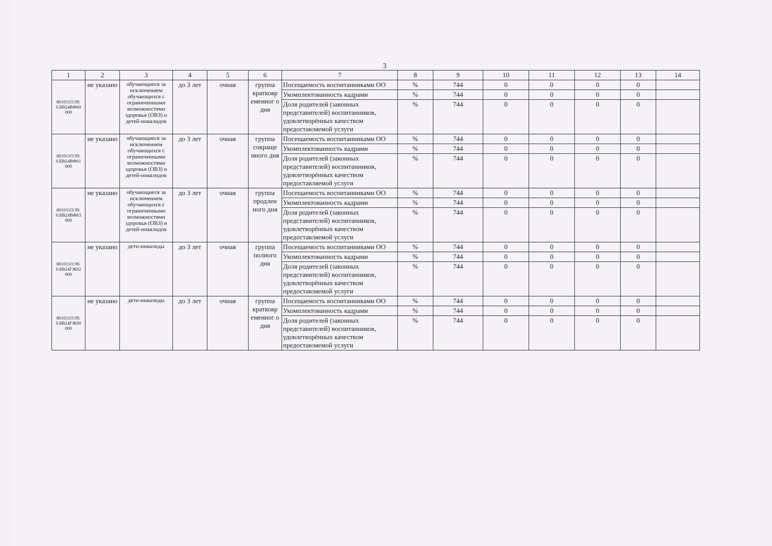3
| 1 | 2 | 3 | 4 | 5 | 6 | 7 | 8 | 9 | 10 | 11 | 12 | 13 | 14 |
| --- | --- | --- | --- | --- | --- | --- | --- | --- | --- | --- | --- | --- | --- |
| 801011О.99. 0.БВ24ВФ60 000 | не указано | обучающиеся за исключением обучающихся с ограниченными возможностями здоровья (ОВЗ) и детей-инвалидов | до 3 лет | очная | группа кратковр еменног о дня | Посещаемость воспитанниками ОО | % | 744 | 0 | 0 | 0 | 0 | |
| | | | | | | Укомплектованность кадрами | % | 744 | 0 | 0 | 0 | 0 | |
| | | | | | | Доля родителей (законных представителей) воспитанников, удовлетворённых качеством предоставляемой услуги | % | 744 | 0 | 0 | 0 | 0 | |
| 801011О.99. 0.БВ24ВФ61 000 | не указано | обучающиеся за исключением обучающихся с ограниченными возможностями здоровья (ОВЗ) и детей-инвалидов | до 3 лет | очная | группа сокраще нного дня | Посещаемость воспитанниками ОО | % | 744 | 0 | 0 | 0 | 0 | |
| | | | | | | Укомплектованность кадрами | % | 744 | 0 | 0 | 0 | 0 | |
| | | | | | | Доля родителей (законных представителей) воспитанников, удовлетворённых качеством предоставляемой услуги | % | 744 | 0 | 0 | 0 | 0 | |
| 801011О.99. 0.БВ24ВФ63 000 | не указано | обучающиеся за исключением обучающихся с ограниченными возможностями здоровья (ОВЗ) и детей-инвалидов | до 3 лет | очная | группа продлен ного дня | Посещаемость воспитанниками ОО | % | 744 | 0 | 0 | 0 | 0 | |
| | | | | | | Укомплектованность кадрами | % | 744 | 0 | 0 | 0 | 0 | |
| | | | | | | Доля родителей (законных представителей) воспитанников, удовлетворённых качеством предоставляемой услуги | % | 744 | 0 | 0 | 0 | 0 | |
| 801011О.99. 0.БВ24ГЖ02 000 | не указано | дети-инвалиды | до 3 лет | очная | группа полного дня | Посещаемость воспитанниками ОО | % | 744 | 0 | 0 | 0 | 0 | |
| | | | | | | Укомплектованность кадрами | % | 744 | 0 | 0 | 0 | 0 | |
| | | | | | | Доля родителей (законных представителей) воспитанников, удовлетворённых качеством предоставляемой услуги | % | 744 | 0 | 0 | 0 | 0 | |
| 801011О.99. 0.БВ24ГЖ00 000 | не указано | дети-инвалиды | до 3 лет | очная | группа кратковр еменног о дня | Посещаемость воспитанниками ОО | % | 744 | 0 | 0 | 0 | 0 | |
| | | | | | | Укомплектованность кадрами | % | 744 | 0 | 0 | 0 | 0 | |
| | | | | | | Доля родителей (законных представителей) воспитанников, удовлетворённых качеством предоставляемой услуги | % | 744 | 0 | 0 | 0 | 0 | |